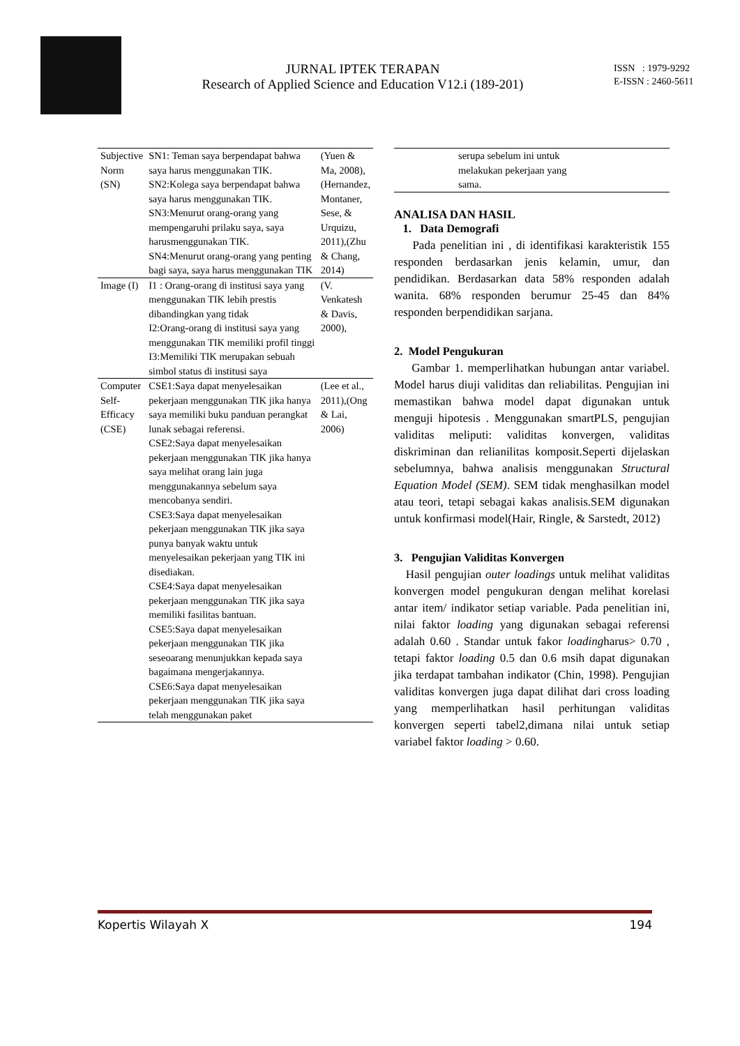JURNAL IPTEK TERAPAN
Research of Applied Science and Education V12.i (189-201)
ISSN : 1979-9292
E-ISSN : 2460-5611
| Subjective Norm (SN) | SN1: Teman saya berpendapat bahwa saya harus menggunakan TIK. SN2:Kolega saya berpendapat bahwa saya harus menggunakan TIK. SN3:Menurut orang-orang yang mempengaruhi prilaku saya, saya harusmenggunakan TIK. SN4:Menurut orang-orang yang penting bagi saya, saya harus menggunakan TIK | (Yuen & Ma, 2008), (Hernandez, Montaner, Sese, & Urquizu, 2011),(Zhu & Chang, 2014) |
| Image (I) | I1 : Orang-orang di institusi saya yang menggunakan TIK lebih prestis dibandingkan yang tidak I2:Orang-orang di institusi saya yang menggunakan TIK memiliki profil tinggi I3:Memiliki TIK merupakan sebuah simbol status di institusi saya | (V. Venkatesh & Davis, 2000), |
| Computer Self-Efficacy (CSE) | CSE1:Saya dapat menyelesaikan pekerjaan menggunakan TIK jika hanya saya memiliki buku panduan perangkat lunak sebagai referensi. CSE2:Saya dapat menyelesaikan pekerjaan menggunakan TIK jika hanya saya melihat orang lain juga menggunakannya sebelum saya mencobanya sendiri. CSE3:Saya dapat menyelesaikan pekerjaan menggunakan TIK jika saya punya banyak waktu untuk menyelesaikan pekerjaan yang TIK ini disediakan. CSE4:Saya dapat menyelesaikan pekerjaan menggunakan TIK jika saya memiliki fasilitas bantuan. CSE5:Saya dapat menyelesaikan pekerjaan menggunakan TIK jika seseoarang menunjukkan kepada saya bagaimana mengerjakannya. CSE6:Saya dapat menyelesaikan pekerjaan menggunakan TIK jika saya telah menggunakan paket | (Lee et al., 2011),(Ong & Lai, 2006) |
| | serupa sebelum ini untuk melakukan pekerjaan yang sama. | |
ANALISA DAN HASIL
1. Data Demografi
Pada penelitian ini , di identifikasi karakteristik 155 responden berdasarkan jenis kelamin, umur, dan pendidikan. Berdasarkan data 58% responden adalah wanita. 68% responden berumur 25-45 dan 84% responden berpendidikan sarjana.
2. Model Pengukuran
Gambar 1. memperlihatkan hubungan antar variabel. Model harus diuji validitas dan reliabilitas. Pengujian ini memastikan bahwa model dapat digunakan untuk menguji hipotesis . Menggunakan smartPLS, pengujian validitas meliputi: validitas konvergen, validitas diskriminan dan relianilitas komposit.Seperti dijelaskan sebelumnya, bahwa analisis menggunakan Structural Equation Model (SEM). SEM tidak menghasilkan model atau teori, tetapi sebagai kakas analisis.SEM digunakan untuk konfirmasi model(Hair, Ringle, & Sarstedt, 2012)
3. Pengujian Validitas Konvergen
Hasil pengujian outer loadings untuk melihat validitas konvergen model pengukuran dengan melihat korelasi antar item/ indikator setiap variable. Pada penelitian ini, nilai faktor loading yang digunakan sebagai referensi adalah 0.60 . Standar untuk fakor loadingharus> 0.70 , tetapi faktor loading 0.5 dan 0.6 msih dapat digunakan jika terdapat tambahan indikator (Chin, 1998). Pengujian validitas konvergen juga dapat dilihat dari cross loading yang memperlihatkan hasil perhitungan validitas konvergen seperti tabel2,dimana nilai untuk setiap variabel faktor loading > 0.60.
Kopertis Wilayah X 194